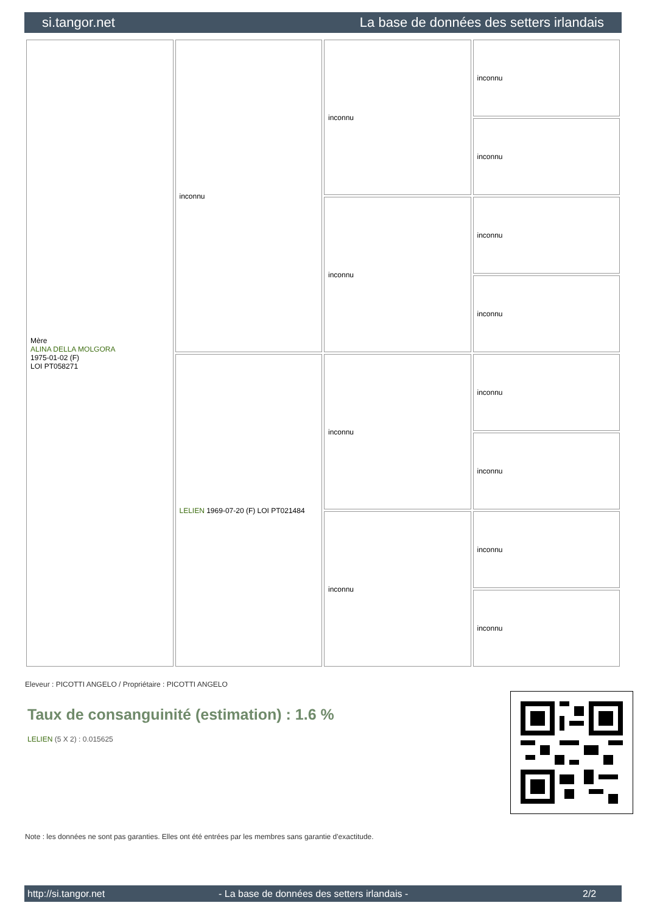si.tangor.net La base de données des setters irlandais
| Mère ALINA DELLA MOLGORA 1975-01-02 (F) LOI PT058271 | inconnu | inconnu | inconnu |
| | | | inconnu |
| | | inconnu | inconnu |
| | | | inconnu |
| | LELIEN 1969-07-20 (F) LOI PT021484 | inconnu | inconnu |
| | | | inconnu |
| | | inconnu | inconnu |
| | | | inconnu |
Eleveur : PICOTTI ANGELO / Propriétaire : PICOTTI ANGELO
Taux de consanguinité (estimation) : 1.6 %
LELIEN (5 X 2) : 0.015625
Note : les données ne sont pas garanties. Elles ont été entrées par les membres sans garantie d'exactitude.
http://si.tangor.net - La base de données des setters irlandais - 2/2